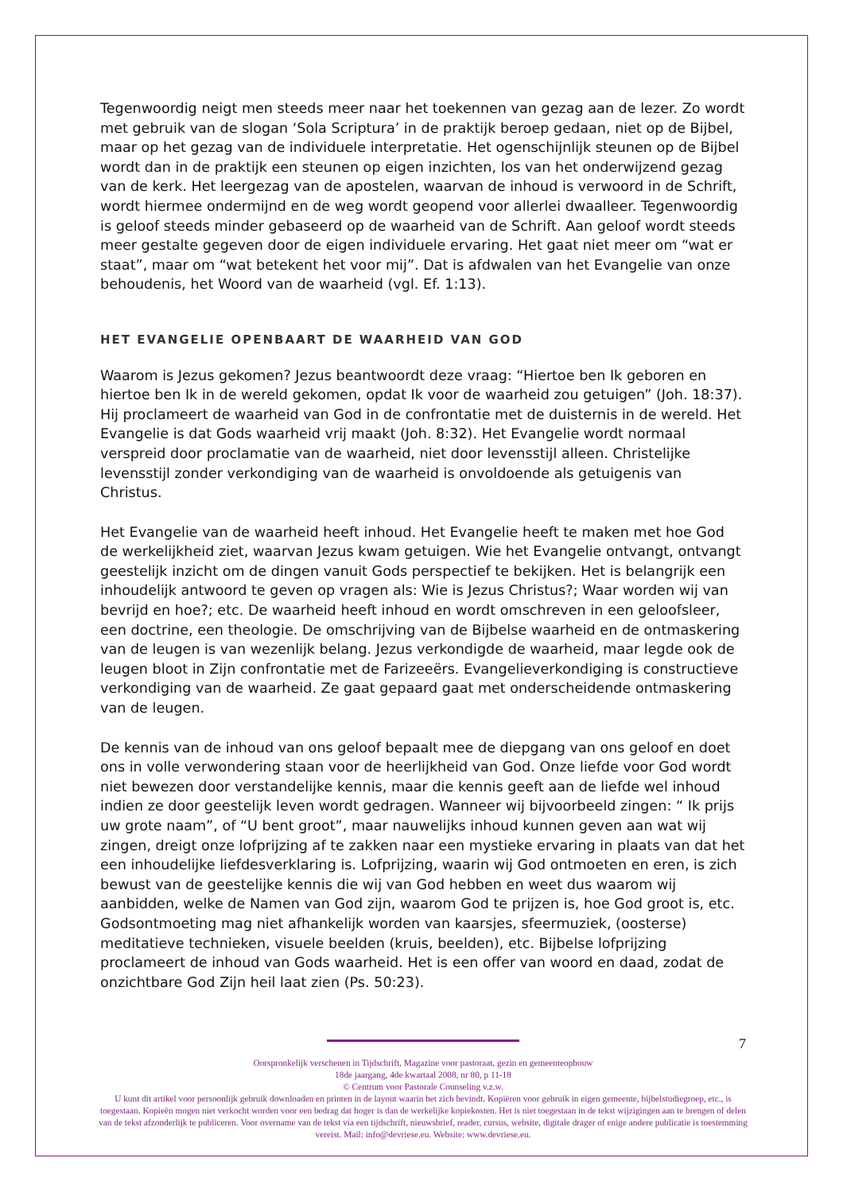Tegenwoordig neigt men steeds meer naar het toekennen van gezag aan de lezer. Zo wordt met gebruik van de slogan ‘Sola Scriptura’ in de praktijk beroep gedaan, niet op de Bijbel, maar op het gezag van de individuele interpretatie. Het ogenschijnlijk steunen op de Bijbel wordt dan in de praktijk een steunen op eigen inzichten, los van het onderwijzend gezag van de kerk. Het leergezag van de apostelen, waarvan de inhoud is verwoord in de Schrift, wordt hiermee ondermijnd en de weg wordt geopend voor allerlei dwaalleer. Tegenwoordig is geloof steeds minder gebaseerd op de waarheid van de Schrift. Aan geloof wordt steeds meer gestalte gegeven door de eigen individuele ervaring. Het gaat niet meer om “wat er staat”, maar om “wat betekent het voor mij”. Dat is afdwalen van het Evangelie van onze behoudenis, het Woord van de waarheid (vgl. Ef. 1:13).
HET EVANGELIE OPENBAART DE WAARHEID VAN GOD
Waarom is Jezus gekomen? Jezus beantwoordt deze vraag: “Hiertoe ben Ik geboren en hiertoe ben Ik in de wereld gekomen, opdat Ik voor de waarheid zou getuigen” (Joh. 18:37). Hij proclameert de waarheid van God in de confrontatie met de duisternis in de wereld. Het Evangelie is dat Gods waarheid vrij maakt (Joh. 8:32). Het Evangelie wordt normaal verspreid door proclamatie van de waarheid, niet door levensstijl alleen. Christelijke levensstijl zonder verkondiging van de waarheid is onvoldoende als getuigenis van Christus.
Het Evangelie van de waarheid heeft inhoud. Het Evangelie heeft te maken met hoe God de werkelijkheid ziet, waarvan Jezus kwam getuigen. Wie het Evangelie ontvangt, ontvangt geestelijk inzicht om de dingen vanuit Gods perspectief te bekijken. Het is belangrijk een inhoudelijk antwoord te geven op vragen als: Wie is Jezus Christus?; Waar worden wij van bevrijd en hoe?; etc. De waarheid heeft inhoud en wordt omschreven in een geloofsleer, een doctrine, een theologie. De omschrijving van de Bijbelse waarheid en de ontmaskering van de leugen is van wezenlijk belang. Jezus verkondigde de waarheid, maar legde ook de leugen bloot in Zijn confrontatie met de Farizeeërs. Evangelieverkondiging is constructieve verkondiging van de waarheid. Ze gaat gepaard gaat met onderscheidende ontmaskering van de leugen.
De kennis van de inhoud van ons geloof bepaalt mee de diepgang van ons geloof en doet ons in volle verwondering staan voor de heerlijkheid van God. Onze liefde voor God wordt niet bewezen door verstandelijke kennis, maar die kennis geeft aan de liefde wel inhoud indien ze door geestelijk leven wordt gedragen. Wanneer wij bijvoorbeeld zingen: “ Ik prijs uw grote naam”, of “U bent groot”, maar nauwelijks inhoud kunnen geven aan wat wij zingen, dreigt onze lofprijzing af te zakken naar een mystieke ervaring in plaats van dat het een inhoudelijke liefdesverklaring is. Lofprijzing, waarin wij God ontmoeten en eren, is zich bewust van de geestelijke kennis die wij van God hebben en weet dus waarom wij aanbidden, welke de Namen van God zijn, waarom God te prijzen is, hoe God groot is, etc. Godsontmoeting mag niet afhankelijk worden van kaarsjes, sfeermuziek, (oosterse) meditatieve technieken, visuele beelden (kruis, beelden), etc. Bijbelse lofprijzing proclameert de inhoud van Gods waarheid. Het is een offer van woord en daad, zodat de onzichtbare God Zijn heil laat zien (Ps. 50:23).
7
Oorspronkelijk verschenen in Tijdschrift, Magazine voor pastoraat, gezin en gemeenteopbouw
18de jaargang, 4de kwartaal 2008, nr 80, p 11-18
© Centrum voor Pastorale Counseling v.z.w.
U kunt dit artikel voor persoonlijk gebruik downloaden en printen in de layout waarin het zich bevindt. Kopiëren voor gebruik in eigen gemeente, bijbelstudiegroep, etc., is toegestaan. Kopieën mogen niet verkocht worden voor een bedrag dat hoger is dan de werkelijke kopiekosten. Het is niet toegestaan in de tekst wijzigingen aan te brengen of delen van de tekst afzonderlijk te publiceren. Voor overname van de tekst via een tijdschrift, nieuwsbrief, reader, cursus, website, digitale drager of enige andere publicatie is toestemming vereist. Mail: info@devriese.eu. Website: www.devriese.eu.